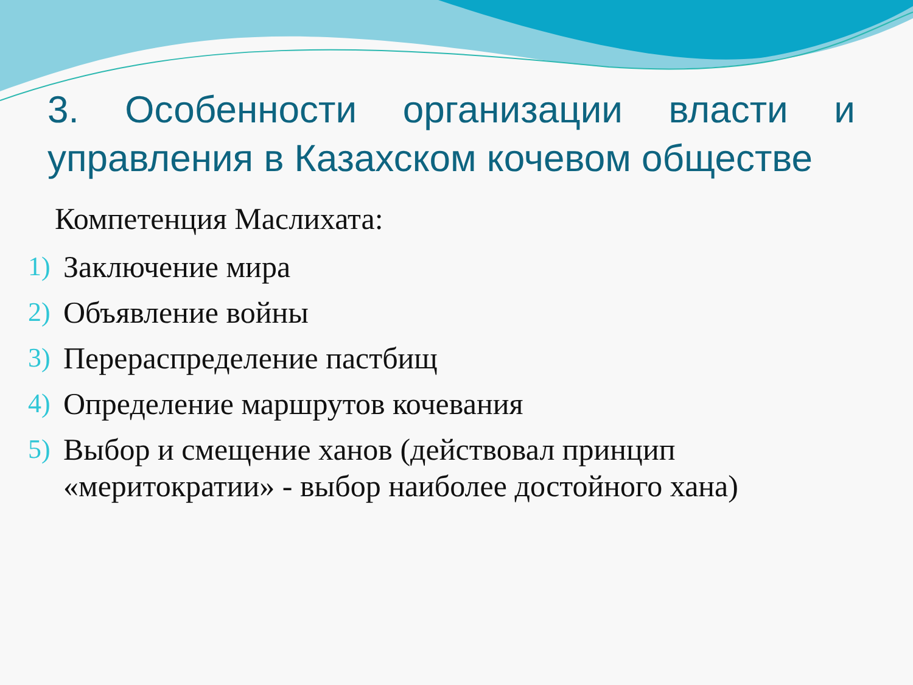3. Особенности организации власти и управления в Казахском кочевом обществе
Компетенция Маслихата:
1) Заключение мира
2) Объявление войны
3) Перераспределение пастбищ
4) Определение маршрутов кочевания
5) Выбор и смещение ханов (действовал принцип «меритократии» - выбор наиболее достойного хана)